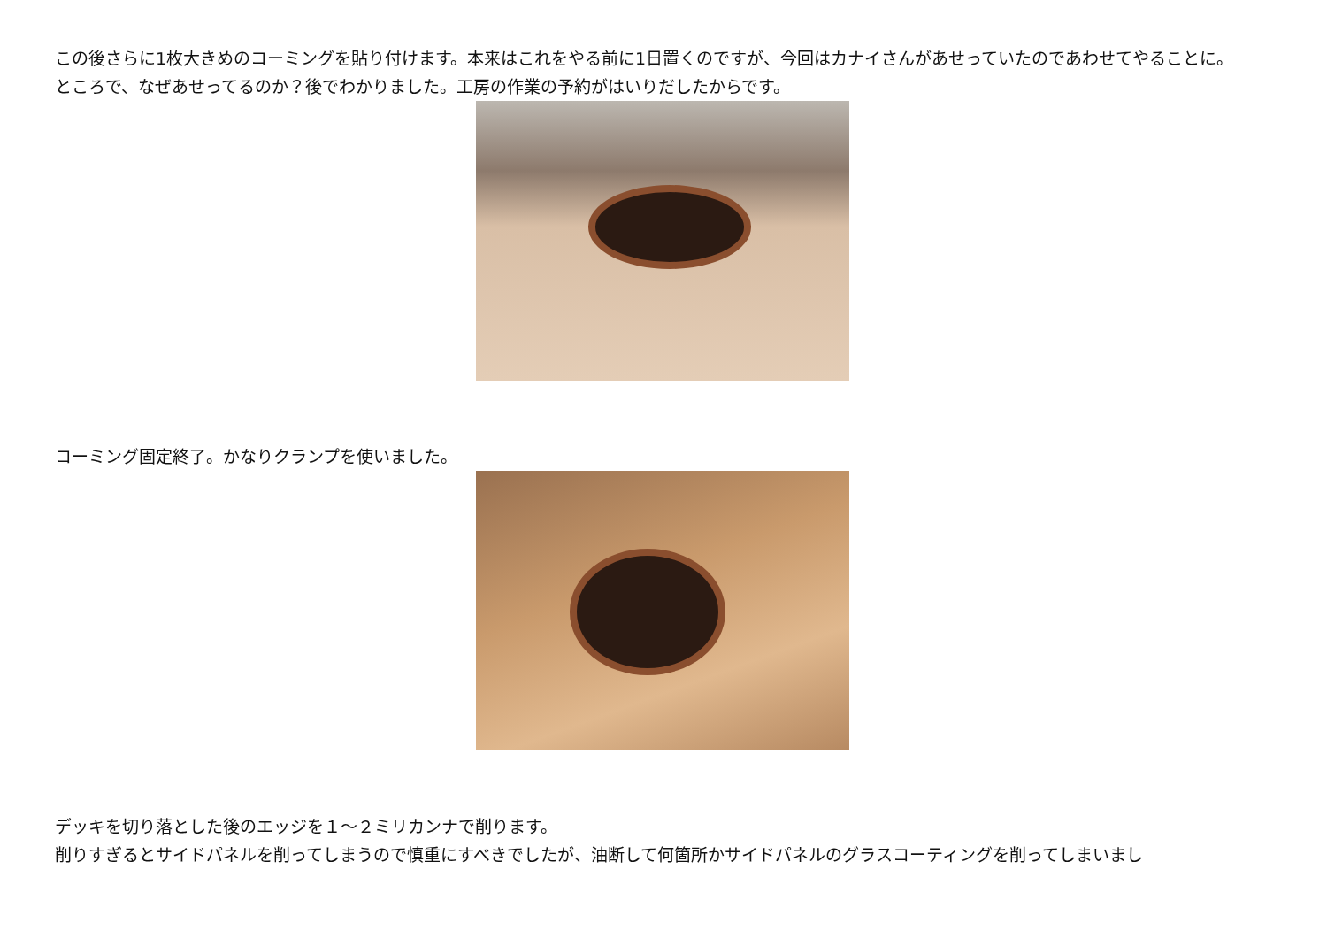この後さらに1枚大きめのコーミングを貼り付けます。本来はこれをやる前に1日置くのですが、今回はカナイさんがあせっていたのであわせてやることに。
ところで、なぜあせってるのか？後でわかりました。工房の作業の予約がはいりだしたからです。
コーミング固定終了。かなりクランプを使いました。
デッキを切り落とした後のエッジを１～２ミリカンナで削ります。
削りすぎるとサイドパネルを削ってしまうので慎重にすべきでしたが、油断して何箇所かサイドパネルのグラスコーティングを削ってしまいまし